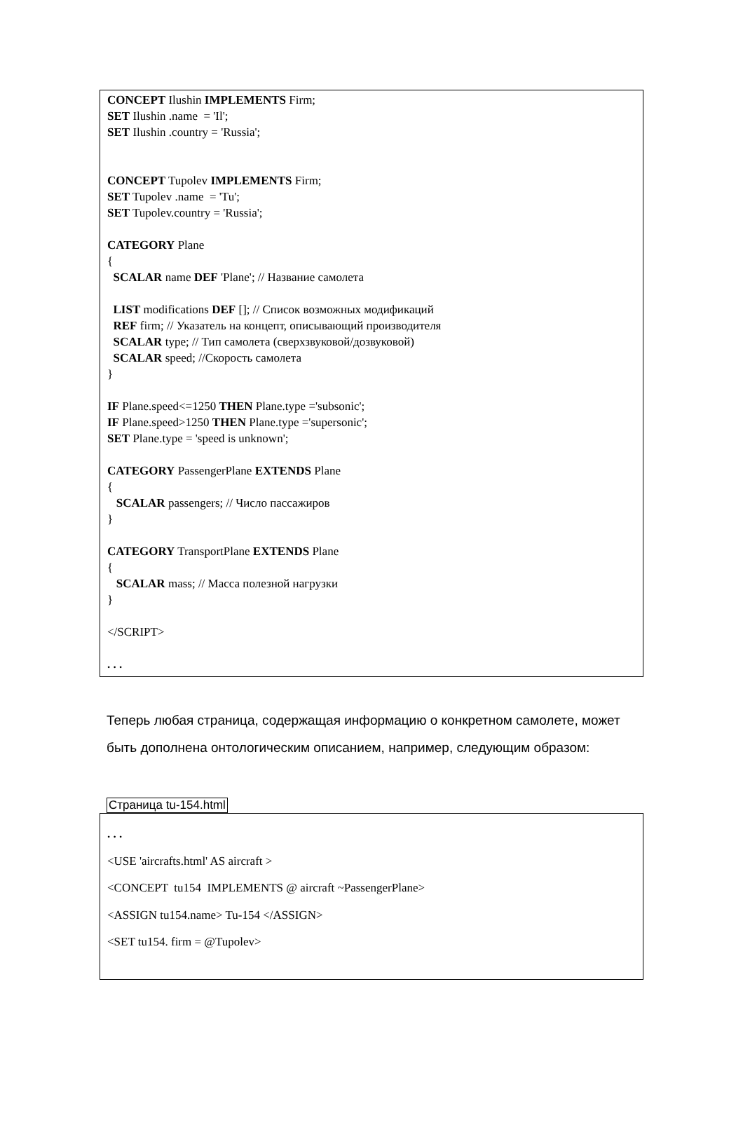CONCEPT Ilushin IMPLEMENTS Firm;
SET Ilushin .name = 'Il';
SET Ilushin .country = 'Russia';
CONCEPT Tupolev IMPLEMENTS Firm;
SET Tupolev .name = 'Tu';
SET Tupolev.country = 'Russia';
CATEGORY Plane
{
SCALAR name DEF 'Plane'; // Название самолета
LIST modifications DEF []; // Список возможных модификаций
REF firm; // Указатель на концепт, описывающий производителя
SCALAR type; // Тип самолета (сверхзвуковой/дозвуковой)
SCALAR speed; //Скорость самолета
}
IF Plane.speed<=1250 THEN Plane.type ='subsonic';
IF Plane.speed>1250 THEN Plane.type ='supersonic';
SET Plane.type = 'speed is unknown';
CATEGORY PassengerPlane EXTENDS Plane
{
SCALAR passengers; // Число пассажиров
}
CATEGORY TransportPlane EXTENDS Plane
{
SCALAR mass; // Масса полезной нагрузки
}
</SCRIPT>
. . .
Теперь любая страница, содержащая информацию о конкретном самолете, может быть дополнена онтологическим описанием, например, следующим образом:
Страница tu-154.html
. . .
<USE 'aircrafts.html' AS aircraft >
<CONCEPT tu154 IMPLEMENTS @ aircraft ~PassengerPlane>
<ASSIGN tu154.name> Tu-154 </ASSIGN>
<SET tu154. firm = @Tupolev>